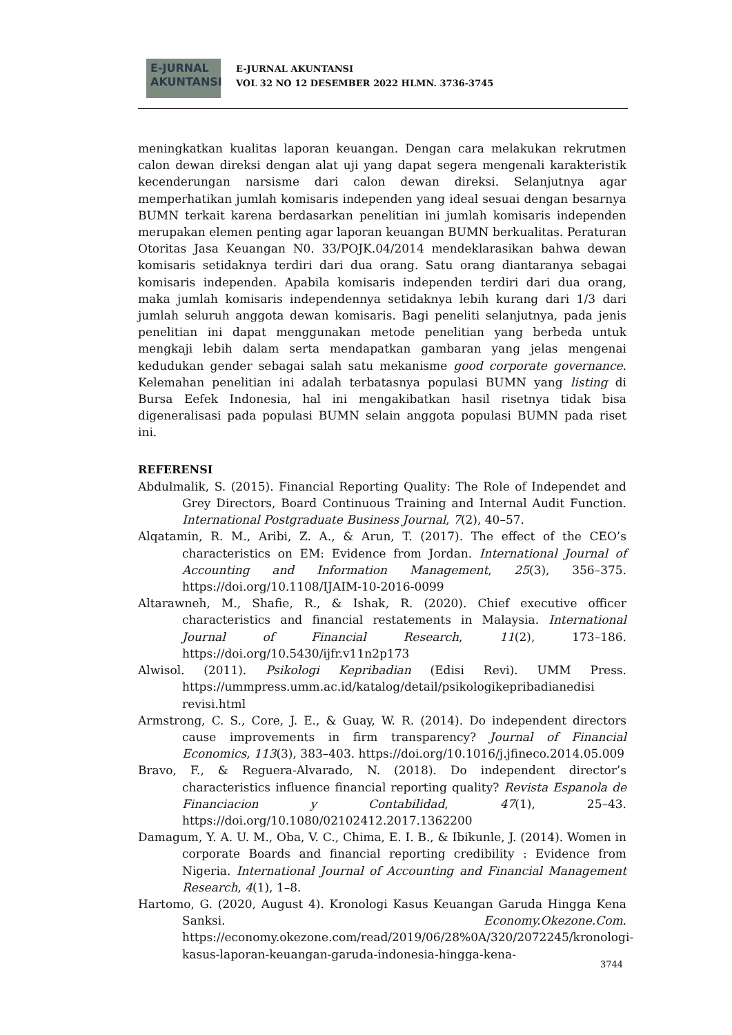E-JURNAL
AKUNTANSI
E-JURNAL AKUNTANSI
VOL 32 NO 12 DESEMBER 2022 HLMN. 3736-3745
meningkatkan kualitas laporan keuangan. Dengan cara melakukan rekrutmen calon dewan direksi dengan alat uji yang dapat segera mengenali karakteristik kecenderungan narsisme dari calon dewan direksi. Selanjutnya agar memperhatikan jumlah komisaris independen yang ideal sesuai dengan besarnya BUMN terkait karena berdasarkan penelitian ini jumlah komisaris independen merupakan elemen penting agar laporan keuangan BUMN berkualitas. Peraturan Otoritas Jasa Keuangan N0. 33/POJK.04/2014 mendeklarasikan bahwa dewan komisaris setidaknya terdiri dari dua orang. Satu orang diantaranya sebagai komisaris independen. Apabila komisaris independen terdiri dari dua orang, maka jumlah komisaris independennya setidaknya lebih kurang dari 1/3 dari jumlah seluruh anggota dewan komisaris. Bagi peneliti selanjutnya, pada jenis penelitian ini dapat menggunakan metode penelitian yang berbeda untuk mengkaji lebih dalam serta mendapatkan gambaran yang jelas mengenai kedudukan gender sebagai salah satu mekanisme good corporate governance. Kelemahan penelitian ini adalah terbatasnya populasi BUMN yang listing di Bursa Eefek Indonesia, hal ini mengakibatkan hasil risetnya tidak bisa digeneralisasi pada populasi BUMN selain anggota populasi BUMN pada riset ini.
REFERENSI
Abdulmalik, S. (2015). Financial Reporting Quality: The Role of Independet and Grey Directors, Board Continuous Training and Internal Audit Function. International Postgraduate Business Journal, 7(2), 40–57.
Alqatamin, R. M., Aribi, Z. A., & Arun, T. (2017). The effect of the CEO’s characteristics on EM: Evidence from Jordan. International Journal of Accounting and Information Management, 25(3), 356–375. https://doi.org/10.1108/IJAIM-10-2016-0099
Altarawneh, M., Shafie, R., & Ishak, R. (2020). Chief executive officer characteristics and financial restatements in Malaysia. International Journal of Financial Research, 11(2), 173–186. https://doi.org/10.5430/ijfr.v11n2p173
Alwisol. (2011). Psikologi Kepribadian (Edisi Revi). UMM Press. https://ummpress.umm.ac.id/katalog/detail/psikologikepribadianedisi revisi.html
Armstrong, C. S., Core, J. E., & Guay, W. R. (2014). Do independent directors cause improvements in firm transparency? Journal of Financial Economics, 113(3), 383–403. https://doi.org/10.1016/j.jfineco.2014.05.009
Bravo, F., & Reguera-Alvarado, N. (2018). Do independent director’s characteristics influence financial reporting quality? Revista Espanola de Financiacion y Contabilidad, 47(1), 25–43. https://doi.org/10.1080/02102412.2017.1362200
Damagum, Y. A. U. M., Oba, V. C., Chima, E. I. B., & Ibikunle, J. (2014). Women in corporate Boards and financial reporting credibility : Evidence from Nigeria. International Journal of Accounting and Financial Management Research, 4(1), 1–8.
Hartomo, G. (2020, August 4). Kronologi Kasus Keuangan Garuda Hingga Kena Sanksi. Economy.Okezone.Com. https://economy.okezone.com/read/2019/06/28%0A/320/2072245/kronologi-kasus-laporan-keuangan-garuda-indonesia-hingga-kena-
3744